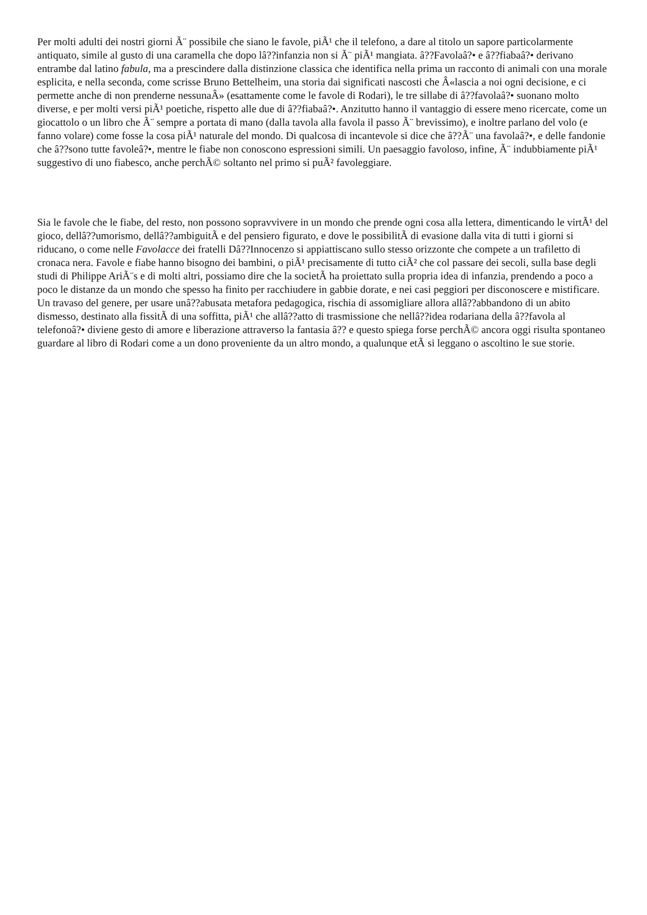Per molti adulti dei nostri giorni Ã¨ possibile che siano le favole, piÃ¹ che il telefono, a dare al titolo un sapore particolarmente antiquato, simile al gusto di una caramella che dopo lâ??infanzia non si Ã¨ piÃ¹ mangiata. â??Favolaâ?• e â??fiabaâ?• derivano entrambe dal latino fabula, ma a prescindere dalla distinzione classica che identifica nella prima un racconto di animali con una morale esplicita, e nella seconda, come scrisse Bruno Bettelheim, una storia dai significati nascosti che Â«lascia a noi ogni decisione, e ci permette anche di non prenderne nessunaÂ» (esattamente come le favole di Rodari), le tre sillabe di â??favolaâ?• suonano molto diverse, e per molti versi piÃ¹ poetiche, rispetto alle due di â??fiabaâ?•. Anzitutto hanno il vantaggio di essere meno ricercate, come un giocattolo o un libro che Ã¨ sempre a portata di mano (dalla tavola alla favola il passo Ã¨ brevissimo), e inoltre parlano del volo (e fanno volare) come fosse la cosa piÃ¹ naturale del mondo. Di qualcosa di incantevole si dice che â??Ã¨ una favolaâ?•, e delle fandonie che â??sono tutte favoleâ?•, mentre le fiabe non conoscono espressioni simili. Un paesaggio favoloso, infine, Ã¨ indubbiamente piÃ¹ suggestivo di uno fiabesco, anche perchÃ© soltanto nel primo si puÃ² favoleggiare.
Sia le favole che le fiabe, del resto, non possono sopravvivere in un mondo che prende ogni cosa alla lettera, dimenticando le virtÃ¹ del gioco, dellâ??umorismo, dellâ??ambiguitÃ e del pensiero figurato, e dove le possibilitÃ di evasione dalla vita di tutti i giorni si riducano, o come nelle Favolacce dei fratelli Dâ??Innocenzo si appiattiscano sullo stesso orizzonte che compete a un trafiletto di cronaca nera. Favole e fiabe hanno bisogno dei bambini, o piÃ¹ precisamente di tutto ciÃ² che col passare dei secoli, sulla base degli studi di Philippe AriÃ¨s e di molti altri, possiamo dire che la societÃ ha proiettato sulla propria idea di infanzia, prendendo a poco a poco le distanze da un mondo che spesso ha finito per racchiudere in gabbie dorate, e nei casi peggiori per disconoscere e mistificare. Un travaso del genere, per usare unâ??abusata metafora pedagogica, rischia di assomigliare allora allâ??abbandono di un abito dismesso, destinato alla fissitÃ di una soffitta, piÃ¹ che allâ??atto di trasmissione che nellâ??idea rodariana della â??favola al telefonoâ?• diviene gesto di amore e liberazione attraverso la fantasia â?? e questo spiega forse perchÃ© ancora oggi risulta spontaneo guardare al libro di Rodari come a un dono proveniente da un altro mondo, a qualunque etÃ si leggano o ascoltino le sue storie.